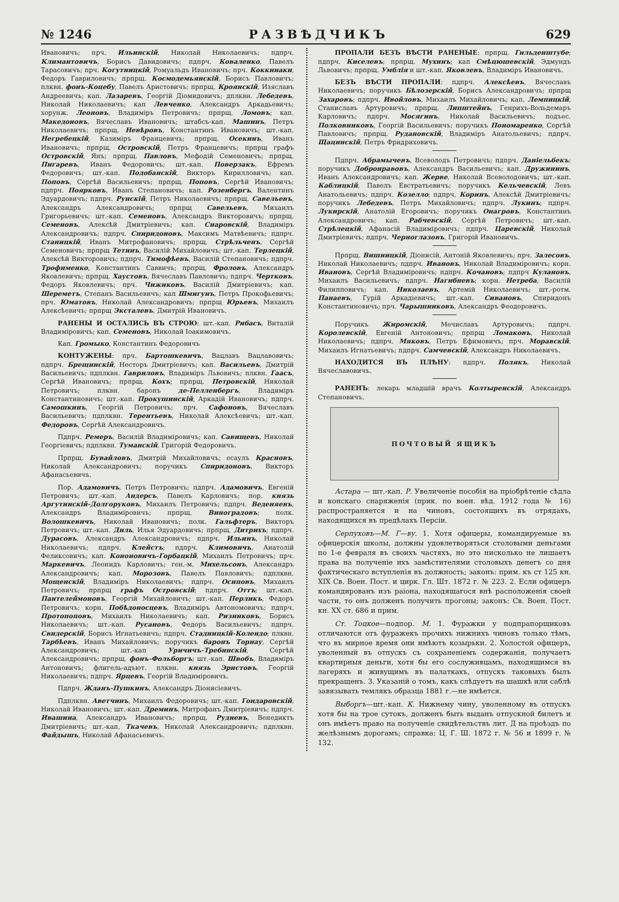№ 1246 РАЗВѢДЧИКЪ 629
Ивановичъ; прч. Ильинскій, Николай Николаевичъ; пдпрч. Климантовичъ, Борисъ Давидовичъ; пдпрч. Коваленко, Павелъ Тарасовичъ; прч. Когутницкій, Ромуальдъ Ивановичъ; прч. Коккинаки, Федоръ Гавриловичъ; прпрщ. Космодемьянскій, Борисъ Павловичъ; плквн. фонъ-Коцебу, Павелъ Аристовичъ; прпрщ. Кроянскій, Изяславъ Андреевичъ; кап. Лазаревъ, Георгій Діомидовичъ; дплквн. Лебедевъ, Николай Николаевичъ; кап Левченко, Александръ Аркадьевичъ; хорунж. Леоновъ, Владиміръ Петровичъ; прпрщ. Ломовъ; кап. Македоновъ, Вячеславъ Ивановичъ; штабсъ-кап. Машинъ, Петръ Николаевичъ; прпрщ. Невѣровъ, Константинъ Ивановичъ; шт.-кап. Негребецкій, Казиміръ Францевичъ; прпрщ. Осекинъ, Иванъ Ивановичъ; прпрщ. Островскій, Петръ Францевичъ; прпрщ графъ Островскій, Янъ; прпрщ. Павловъ, Мефодій Семеновичъ; прпрщ. Пигаревъ, Иванъ Федоровичъ; шт.-кап. Поверзакъ, Ефремъ Федоровичъ; шт.-кап. Подобанскій, Викторъ Кирилловичъ; кап. Поповъ, Сергѣй Васильевичъ; прпрщ. Поповъ, Сергѣй Ивановичъ; пдпрч. Поярковъ, Иванъ Степановичъ; кап. Розенбергъ, Валентинъ Эдуардовичъ; пдпрч. Рунскій, Петръ Николаевичъ; прпрщ. Савельевъ, Александръ Александровичъ; прпрщ Савельевъ, Михаилъ Григорьевичъ; шт.-кап. Семеновъ, Александръ Викторовичъ; прпрщ. Семеновъ, Алексѣй Дмитріевичъ; кап. Снаровскій, Владиміръ Александровичъ; пдпрч. Спиридоновъ, Максимъ Матвѣевичъ; пдпрч. Станицкій, Иванъ Митрофановичъ; прпрщ. Стрѣльченъ, Сергѣй Семеновичъ; прпрщ Тетинъ, Василій Михайловичъ; шт.-кап. Терлецкій, Алексѣй Викторовичъ; пдпрч. Тимофѣевъ, Василій Степановичъ; пдпрч. Трофименко, Константинъ Саввичъ; прпрщ. Фроловъ, Александръ Яковлевичъ; прпрщ. Хаустовъ, Вячеславъ Павловичъ; пдпрч. Чертковъ, Федоръ Яковлевичъ; прч. Чижиковъ, Василій Дмитріевичъ; кап. Шереметъ, Степанъ Васильевичъ; кап Шмигунъ, Петръ Прокофьевичъ; прч. Юматовъ, Николай Александровичъ; прпрщ Юрьевъ, Михаилъ Алексѣевичъ; прпрщ Эксталевъ, Дмитрій Ивановичъ.
РАНЕНЫ И ОСТАЛИСЬ ВЪ СТРОЮ: шт.-кап. Рибасъ, Виталій Владиміровичъ; кап. Семеновъ, Николай Іоакимовичъ.
Кап. Громыко, Константинъ Федоровичъ
КОНТУЖЕНЫ: прч. Бартошкевичъ, Вацлавъ Вацлавовичъ; пдпрч. Брещинскій, Несторъ Дмитріевичъ; кап. Васильевъ, Дмитрій Васильевичъ; пдплквн. Гавриловъ, Владиміръ Львовичъ; плквн. Гаасъ, Сергѣй Ивановичъ; прпрщ. Кохъ; прпрщ. Петровскій, Николай Петровичъ; плквн. баронъ де-Пелленбергъ, Владиміръ Константиновичъ; шт.-кап. Прокушинскій, Аркадій Ивановичъ; пдпрч. Самошкинъ, Георгій Петровичъ; прч. Сафоновъ, Вячеславъ Васильевичъ; пдплквн. Терентьевъ, Николай Алексѣевичъ; шт.-кап. Федоровъ, Сергѣй Александровичъ.
Пдпрч. Ремеръ, Василій Владиміровичъ; кап. Савищевъ, Николай Георгіевичъ; пдплквн. Туманскій, Григорій Федоровичъ.
Прпрщ. Бувайловъ, Дмитрій Михайловичъ; есаулъ Красновъ, Николай Александровичъ; поручикъ Спиридоновъ, Викторъ Афанасьевичъ.
Пор. Адамовичъ, Петръ Петровичъ; пдпрч. Адамовичъ, Евгеній Петровичъ; шт.-кап. Андерсъ, Павелъ Карловичъ; пор. князь Аргутинскій-Долгоруковъ, Михаилъ Петровичъ; пдпрч. Веденяевъ, Александръ Владиміровичъ; прпрщ. Виноградовъ; полк. Волошкевичъ, Николай Ивановичъ; полк. Гальфтеръ, Викторъ Петровичъ; шт.-кап. Диль, Илья Эдуардовичъ; прпрщ. Дитрихъ; пдпрч. Дурасовъ, Александръ Александровичъ; пдпрч. Ильинъ, Николай Николаевичъ; пдпрч. Клейстъ; пдпрч. Климовичъ, Анатолій Феликсовичъ; кап. Кононовичъ-Горбацкій, Михаилъ Петровичъ; прч. Маркевичъ, Леонидъ Карловичъ; ген.-м. Михельсонъ, Александръ Александровичъ; кап. Морозовъ, Павелъ Павловичъ; пдплквн. Мощенскій, Владиміръ Николаевичъ; пдпрч. Осиповъ, Михаилъ Петровичъ; прпрщ графъ Островскій; пдпрч. Оттъ; шт.-кап. Пантелеймоновъ, Георгій Михайловичъ; шт.-кап. Перликъ, Федоръ Петровичъ; корн. Побѣдоносцевъ, Владиміръ Автономовичъ; пдпрч. Протопоповъ, Михаилъ Николаевичъ; кап. Ризниковъ, Борисъ Николаевичъ; шт.-кап. Русановъ, Федоръ Васильевичъ; пдпрч. Свидерскій, Борисъ Игнатьевичъ; пдпрч. Стадницкій-Колендо; плквн. Тарбѣевъ, Иванъ Михайловичъ; поручикъ баронъ Торнау, Сергѣй Александровичъ; шт.-кап Уричичъ-Требинскій, Сергѣй Александровичъ; прпрщ. фонъ-Фольборгъ; шт.-кап. Швобъ, Владиміръ Антоновичъ; флигель-адъют. плквн. князь Эристовъ, Георгій Николаевичъ; пдпрч. Ярцевъ, Георгій Владиміровичъ.
Пдпрч. Жданъ-Пушкинъ, Александръ Діонисіевичъ.
Пдплквн. Аветчинъ, Михаилъ Федоровичъ; шт.-кап. Гондаровскій, Николай Ивановичъ; шт.-кап. Дреминъ, Митрофанъ Дмитріевичъ; пдпрч. Ивашина, Александръ Ивановичъ; прпрщ. Рудневъ, Венедиктъ Дмитріевичъ; шт.-кап. Ткачевъ, Николай Александровичъ; пдплквн. Файдышъ, Николай Афанасьевичъ.
ПРОПАЛИ БЕЗЪ ВѢСТИ РАНЕНЫЕ: прпрщ. Гильденштубе; пдпрч. Киселевъ; прпрщ. Мухинъ; кап Смѣцюшевскій, Эдмундъ Львовичъ; прпрщ. Умблія и шт.-кап. Яковлевъ, Владиміръ Ивановичъ.
БЕЗЪ ВѢСТИ ПРОПАЛИ: пдпрч. Алексѣевъ, Вячеславъ Николаевичъ; поручикъ Бѣлозерскій, Борисъ Александровичъ; прпрщ Захаровъ; пдпрч. Ивойловъ, Михаилъ Михайловичъ; кап. Лемпицкій, Станиславъ Артуровичъ; прпрщ. Липштейнъ, Генрихъ-Вольдемаръ Карловичъ; пдпрч. Мосягинъ, Николай Васильевичъ; подъес. Полковниковъ, Георгій Васильевичъ; поручикъ Пономаренко, Сергѣй Павловичъ; прпрщ. Рудановскій, Владиміръ Анатольевичъ; пдпрч. Щацинскій, Петръ Фридриховичъ.
Пдпрч. Абрамычевъ, Всеволодъ Петровичъ; пдпрч. Даніельбекъ; поручикъ Добронравовъ, Александръ Васильевичъ; кап. Дружининъ, Иванъ Александровичъ; кап. Жерве, Николай Всеволодовичъ; шт.-кап. Каблицкій, Павелъ Евстратьевичъ; поручикъ Кельчевскій, Левъ Анатольевичъ; пдпрч. Козелло; пдпрч. Коринъ, Алексѣй Дмитріевичъ; поручикъ Лебедевъ, Петръ Михайловичъ; пдпрч. Лукинъ; пдпрч. Лукирскій, Анатолій Егоровичъ; поручикъ Онагровъ, Константинъ Александровичъ; кап. Рабчевскій, Сергѣй Петровичъ; шт.-кап. Стрѣлецкій, Афанасій Владиміровичъ; пдпрч. Царевскій, Николай Дмитріевичъ; пдпрч. Черноглазовъ, Григорій Ивановичъ.
Прпрщ. Вишницкій, Діонисій, Антоній Яковлевичъ; прч. Залесовъ, Николай Николаевичъ; пдпрч. Ивановъ, Николай Владиміровичъ; корн. Ивановъ, Сергѣй Владиміровичъ; пдпрч. Кочановъ; пдпрч Кулановъ, Михаилъ Васильевичъ; пдпрч. Нагибневъ; корн. Нетреба, Василій Филипповичъ; кап. Николаевъ, Артемій Николаевичъ; шт.-ротм. Панаевъ, Гурій Аркадіевичъ; шт.-кап. Сивановъ, Спиридонъ Константиновичъ; прч. Чарышниковъ, Александръ Феодоровичъ.
Поручикъ Жиромскій, Мечиславъ Артуровичъ; пдпрч. Королевскій, Евгеній Антоновичъ; прпрщ Ломаковъ, Николай Николаевичъ; пдпрч. Мяковъ, Петръ Ефимовичъ; прч. Моравскій, Михаилъ Игнатьевичъ; пдпрч. Самчевскій, Александръ Николаевичъ.
НАХОДИТСЯ ВЪ ПЛѢНУ: пдпрч. Полякъ, Николай Вячеславовичъ.
РАНЕНЪ: лекарь младшій врачъ Колтыренскій, Александръ Степановичъ.
ПОЧТОВЫЙ ЯЩИКЪ
Астара — шт.-кап. Р. Увеличеніе пособія на пріобрѣтеніе сѣдла и конскаго снаряженія (прик. по воен. вѣд. 1912 года № 16) распространяется и на чиновъ, состоящихъ въ отрядахъ, находящихся въ предѣлахъ Персіи.
Серпуховъ—М. Г—ву. 1. Хотя офицеры, командируемые въ офицерскія школы, должны удовлетворяться столовыми деньгами по 1-е февраля въ своихъ частяхъ, но это нисколько не лишаетъ права на полученіе ихъ замѣстителями столовыхъ денегъ со дня фактическаго вступленія въ должность; законъ: прим. къ ст 125 кн. XIX Св. Воен. Пост. и цирк. Гл. Шт. 1872 г. № 223. 2. Если офицеръ командированъ изъ раіона, находящагося внѣ расположенія своей части, то онъ долженъ получить прогоны; законъ: Св. Воен. Пост. кн. XX ст. 686 и прим.
Ст. Тоцкое—подпор. М. 1. Фуражки у подпрапорщиковъ отличаются отъ фуражекъ прочихъ нижнихъ чиновъ только тѣмъ, что въ мирное время они имѣютъ козырьки. 2. Холостой офицеръ, уволенный въ отпускъ съ сохраненіемъ содержанія, получаетъ квартирныя деньги, хотя бы его сослуживцамъ, находящимся въ лагеряхъ и живущимъ въ палаткахъ, отпускъ таковыхъ былъ прекращенъ. 3. Указаній о томъ, какъ слѣдуетъ на шашкѣ или саблѣ завязывать темлякъ образца 1881 г.—не имѣется.
Выборгъ—шт.-кап. К. Нижнему чину, уволенному въ отпускъ хотя бы на трое сутокъ, долженъ быть выданъ отпускной билетъ и онъ имѣетъ право на полученіе свидѣтельствъ лит. Д на проѣздъ по желѣзнымъ дорогамъ; справка: Ц. Г. Ш. 1872 г. № 56 и 1899 г. № 132.